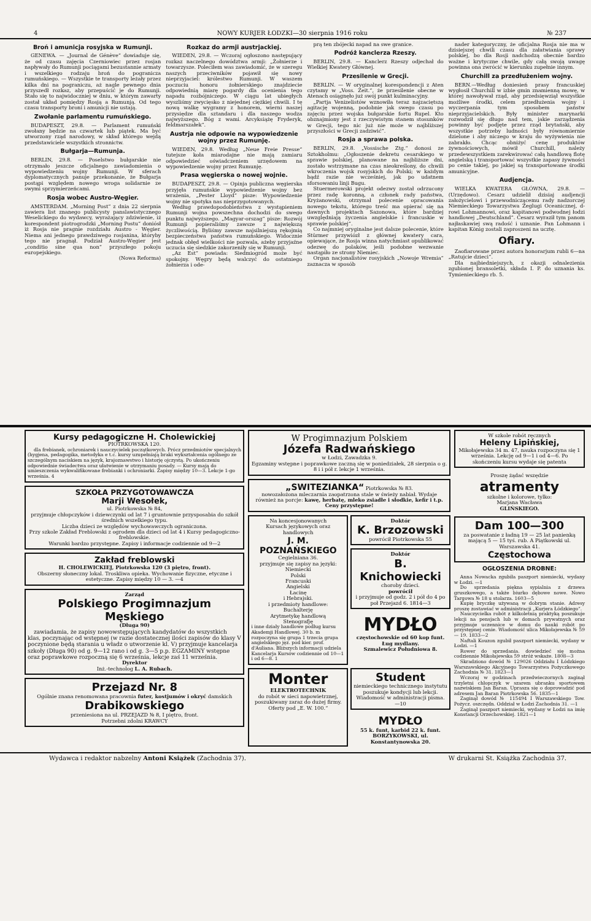4 NOWY KURJER ŁODZKI—30 sierpnia 1916 roku № 237
Broń i amunicja rosyjska w Rumunji.
GENEWA. — „Journal de Génève“ dowiaduje się, że od czasu zajęcia Czerniowiec przez rosjan napływały do Rumunji pociągami bezustannie armaty i wszelkiego rodzaju broń do pogranicza rumuńskiego. — Wszystkie te transporty leżały przez kilka dni na pograniczu, aż nagle pewnego dnia przyszedł rozkaz, aby przepuścić je do Rumunji. Stało się to najwidoczniej w dniu, w którym zawarty został układ pomiędzy Rosją a Rumunją. Od tego czasu transporty broni i amunicji nie ustają.
Zwołanie parlamentu rumuńskiego.
BUDAPESZT, 29.8. — Parlament rumuński zwołany będzie na czwartek lub piątek. Ma być utworzony rząd narodowy, w skład którego wejdą przedstawiciele wszystkich stronnictw.
Bułgarja—Rumunja.
BERLIN, 29.8. — Poselstwo bułgarskie nie otrzymało jeszcze oficjalnego zawiadomienia o wypowiedzeniu wojny Rumunji. W sferach dyplomatycznych panuje przekonanie, że Bułgarja postąpi względem nowego wroga solidarnie ze swymi sprzymierzeńcami.
Rosja wobec Austro-Węgier.
AMSTERDAM. „Morning Post“ z dnia 22 sierpnia zawiera list znanego publicysty panslawistycznego Weselickiego do wydawcy, wyrażający zdziwienie, iż korespondent piotrogrodzki „Morning Postu“ doniósł iż Rosja nie pragnie rozdziału Austro - Węgier. Niema ani jednego prawdziwego rosjanina, któryby tego nie pragnął. Podział Austro-Węgier jest „conditio sine qua non“ przyszłego pokoju europejskiego.
(Nowa Reforma)
Rozkaz do armji austrjackiej.
WIEDEN, 29.8. — Wczoraj ogłoszono następujący rozkaz naczelnego dowództwa armji: „Żołnierze i towarzysze. Poleciłem was zawiadomić, że w szeregu naszych przeciwników pojawił się nowy nieprzyjaciel: królestwo Rumunji. W waszem poczuciu honoru żołnierskiego znajdziecie odpowiednią miarę pogardy dla ocenienia tego napadu rozbójniczego. W ciągu lat ubiegłych wyszliśmy zwycięsko z niejednej ciężkiej chwili. I tę nową walkę wygramy z honorem, wierni naszej przysiędze dla sztandaru i dla naszego wodza najwyższego. Bóg z wami. Arcyksiążę Fryderyk, feldmarszałek“.
Austrja nie odpowie na wypowiedzenie wojny przez Rumunję.
WIEDEN, 29.8. Według „Neue Freie Presse“ tutejsze koła miarodajne nie mają zamiaru odpowiedzieć oświadczeniem urzędowem na wypowiedzenie wojny przez Rumunję.
Prasa węgierska o nowej wojnie.
BUDAPESZT, 29.8. — Opinja publiczna węgierska przyjęła rumuńskie wypowiedzenie wojny bez wrażenia, „Pester Lloyd“ pisze: Wypowiedzenie wojny nie spotyka nas nieprzygotowanych.
Według prawdopodobieństwa z wystąpieniem Rumunji wojna powszechna dochodzi do swego punktu najwyższego. „Magyar-orszag“ pisze: Rozwój Rumunji popieraliśmy zawsze z największą życzliwością. Byliśmy zawsze najsilniejszą rękojmią bezpieczeństwa państwa rumuńskiego. Widocznie jednak obłęd wielkości nie pozwala, ażeby przyjaźne uczucia się siedzkie zakorzeniły się w Rumunji.
„Az Est“ powiada: Siedmiogród może być spokojny. Węgry będą walczyć do ostatniego żołnierza i ode-
prą ten zbójecki napad na swe granice.
Podróż kanclerza Rzeszy.
BERLIN, 29.8. — Kanclerz Rzeszy odjechał do Wielkiej Kwatery Głównej.
Przesilenie w Grecji.
BERLIN. — W oryginalnej korespondencji z Aten czytamy w „Voss. Zeit.“, że przesilenie obecne w Atenach osiągnęło już swój punkt kulminacyjny.
„Partja Venizelistów wznowiła teraz najzaciętszą agitację wojenną, podobnie jak swego czasu po zajęciu przez wojska bułgarskie fortu Rupel. Kto obznajmiony jest z rzeczywistym stanem stosunków w Grecji, tego nic już nie może w najbliższej przyszłości w Grecji zadziwić“.
Rosja a sprawa polska.
BERLIN, 29.8. „Vossische Ztg.“ donosi ze Sztokholmu: „Ogłoszenie dekretu cesarskiego w sprawie polskiej, planowane na najbliższe dni, zostało wstrzymane na czas nieokreślony, do chwili wkroczenia wojsk rosyjskich do Polski; w każdym bądź razie nie wcześniej, jak po udatnem sforsowaniu linji Bugu.
Stuermerowski projekt odezwy został odrzucony przez radę koronną, a członek rady państwa, Kryżanowski, otrzymał polecenie opracowania nowego tekstu, którego treść ma opierać się na dawnych projektach Sazonowa, które bardziej uwzględniają życzenia angielskie i francuskie w sprawie polskiej“.
Co najmniej oryginalne jest dalsze polecenie, które Stürmer przywiózł z głównej kwatery cara, opiewające, że Rosja winna natychmiast opublikować odezwę do polaków, jeśli podobne wezwanie nastąpiło ze strony Niemiec.
Organ nacjonalistów rosyjskich „Nowoje Wremia“ zaznacza w sposób
nader kategoryczny, że oficjalna Rosja nie ma w dzisiejszej chwili czasu dla załatwiania sprawy polskiej, bo dla Rosji nadchodzą obecnie bardzo ważne i krytyczne chwile, gdy całą swoją uwagę powinna ona zwrócić w kierunku zupełnie innym.
Churchill za przedłużeniem wojny.
BERN.—Według doniesień prasy francuskiej wygłosił Churchill w izbie gmin znamienną mowę, w której nawoływał rząd, aby przedsięwziął wszystkie możliwe środki, celem przedłużenia wojny i wyczerpania tym sposobem państw nieprzyjacielskich. Były minister marynarki rozwodził się długo nad tem, jakie zarządzenia powinny być podjęte przez rząd brytański, aby wszystkie potrzeby ludności były równomiernie dzielone i aby niczego w kraju do wyżywienia nie zabrakło. Chcąc obniżyć cenę produktów żywnościowych, mówił Churchill, należy przedewszystkiem zarekwirować całą handlową flotę angielską i transportować wszystkie zapasy żywności po cenie takiej, po jakiej są transportowane środki amunicyjne.
Audjencja.
WIELKA KWATERA GŁÓWNA, 29.8. — (Urzędowo). Cesarz udzielił dzisiaj audjencji założycielowi i przewodniczącemu rady nadzorczej Niemieckiego Towarzystwa Żeglugi Oceanicznej, d-rowi Lohmannowi, oraz kapitanowi podwodnej łodzi handlowej „Deutschland“. Cesarz wyraził tym panom najłaskawiej swą radość i uznanie. Pan Lohmann i kapitan König zostali zaproszeni na ucztę.
Ofiary.
Zaofiarowane przez autora honorarjum rubli 6—na „Ratujcie dzieci“.
Dla najbiedniejszych, z okazji odnalezienia zgubionej bransoletki, składa I. P. do uznania ks. Tymienieckiego rb. 5.
Kursy pedagogiczne H. Cholewickiej
PIOTRKOWSKA 120.
dla frebianek, ochroniarek i nauczycielek początkowych. Prócz przedmiotów specjalnych (hygjena, pedagogika, metodyka e t.c. kursy uzupełniają braki wykształcenia ogólnego ze szczególnym naciskiem na język, krajoznawstwo i historję ojczystą. Po ukończeniu odpowiednie świadectwa oraz ułatwienie w otrzymaniu posady. — Kursy mają do umieszczenia wykwalifikowane frebianki i ochroniarki. Zapisy między 10—3. Lekcje 1-go września. 4
SZKOŁA PRZYGOTOWAWCZA
Marji Wesołek,
ul. Piotrkowska № 84,
przyjmuje chłopczyków i dziewczynki od lat 7 i gruntownie przysposabia do szkół średnich wszelkiego typu.
Liczba dzieci ze względów wychowawczych ograniczona.
Przy szkole Zakład Freblowski z ogrodem dla dzieci od lat 4 i Kursy pedagogiczno-freblowskie.
Warunki bardzo przystępne. Zapisy i informacje codziennie od 9—2
Zakład freblowski
H. CHOLEWICKIEJ, Piotrkowska 120 (3 piętro, front).
Obszerny słoneczny lokal. Troskliwa opieka. Wychowanie fizyczne, etyczne i estetyczne. Zapisy między 10 — 3. —4
Zarząd
Polskiego Progimnazjum Męskiego
(Długa 90)
zawiadamia, że zapisy nowowstępujących kandydatów do wszystkich klas, poczynając od wstępnej (w razie dostatecznej ilości zapisów do klasy V poczynione będą starania u władz o utworzenie kl. V) przyjmuje kancelarja szkoły (Długa 90) od g. 9—12 rano i od g. 3—5 p.p. EGZAMINY wstępne oraz poprawkowe rozpoczną się 6 września, lekcje zaś 11 września.
Dyrektor
Inż.-technolog L. A. Rubach.
Przejazd Nr. 8
Ogólnie znana renomowana pracownia futer, kostjumów i okryć damskich
Drabikowskiego
przeniesiona na ul. PRZEJAZD № 8, I piętro, front.
Potrzebni zdolni KRAWCY
W Progimnazjum Polskiem
Józefa Radwańskiego
w Łodzi, Zawadzka 9.
Egzaminy wstępne i poprawkowe zaczną się w poniedziałek, 28 sierpnia o g. 8 i i pół r. lekcje 1 września.
„SWITEZIANKA“ Piotrkowska № 83.
nowozałożona mleczarnia zaopatrzona stale w świeży nabiał. Wydaje również na porcje: kawę, herbatę, mleko zsiadłe i słodkie, kefir i t.p. Ceny przystępne!
Na koncesjonowanych
Kursach językowych oraz handlowych
J. M. POZNAŃSKIEGO
Cegielniana 36.
przyjmuje się zapisy na języki:
Niemiecki
Polski
Francuski
Angielski
Łacinę
i Hebrajski.
i przedmioty handlowe:
Buchalterję
Arytmetykę handlową
Stenografję
i inne działy handlowe podług kursu Akademji Handlowej. 30 b. m rozpoczyna się grupa 1 trzecia grupa angielskiego jęz. pod kier. prof. d'Auliana. Bliższych informacji udziela Kancelarja Kursów codziennie od 10—1 i od 6—8. 1
Doktór
K. Brzozowski
powrócił Piotrkowska 55
Doktór
B. Knichowiecki
choroby dzieci.
powrócił
i przyjmuje od godz. 2 i pół do 4 po poł Przejazd 6. 1814—3
MYDŁO
częstochowskie od 60 kop funt. Ług mydlany.
Szmalewicz Południowa 8.
Monter
ELEKTROTECHNIK
do robót w sieci napowietrznej, poszukiwany zaraz do dużej firmy. Oferty pod „E. W. 100.“
Student
niemieckiego technicznego instytutu poszukuje kondycji lub lekcji. Wiadomość w administracji pisma. —10
MYDŁO
55 k. funt, karbid 22 k. funt. BORZYKOWSKI, ul. Konstantynowska 20.
W szkole robót ręcznych
Heleny Lipińskiej,
Mikołajewska 34 m. 47, nauka rozpoczyna się 1 września. Lekcję od 9—1 i od 4—6. Po skończeniu kursu wydaje się patenta
Proszę żądać wszędzie
atramenty
szkolne i kolorowe, tylko:
Marjana Wacława
GLIŃSKIEGO.
Dam 100—300
za poswatanie z ładną 19 — 25 lat panienką mającą 5 — 15 tyś. rub. A Piątkowski ul. Warszawska 41.
Częstochowa
OGŁOSZENIA DROBNE:
Anna Nowacka zgubiła paszport niemiecki, wydany w Łodzi. —1
Do sprzedania piękna sypialnia z drzewa gruszkowego, a także biurko dębowe nowe. Nowo Targowa № 18 u stolarza. 1603—5
Kupię bryczkę używaną w dobrym stanie. Adresy proszę zostawiać w administracji „Kurjera Łódzkiego“.
Nauczycielka robót z kilkoletnią praktyką poszukuje lekcji na pensjach lub w domach prywatnych oraz przyjmuje uczennice w domu do nauki robót po przystępnej cenie. Wiadomość ulica Mikołajewska № 59 — 19. 1833—2
Naftali Kouzon zgubił paszport niemiecki, wydany w Łodzi. —1
Rower do sprzedania. dowiedzieć się można codziennie Mikołajewska 59 stróż wskaże. 1808—3
Skradziono dowód № 129026 Oddziału I Łódzkiego Warszawskiego Akcyjnego Towarzystwa Pożyczkowego Zachodnia № 31. 1823—1
Wczoraj w godzinach przedwieczornych zaginął trzyletni chłopczyk w szarem ubranku sportowem nazwiskiem Jan Baran. Uprasza się o doprowadzić pod adresem Jan Baran Piotrkowska 56. 1835—1
Zaginął dowód № 115494 I Warszawskiego Tow. Pożycz. oszczędn. Oddział w Łodzi Zachodnia 31. —1
Zaginął paszport niemiecki, wydany w Łodzi na imię Konstancji Orzechowskiej. 1821—1
Wydawca i redaktor nabzelny Antoni Książek (Zachodnia 37). W drukarni St. Książka Zachodnia 37.